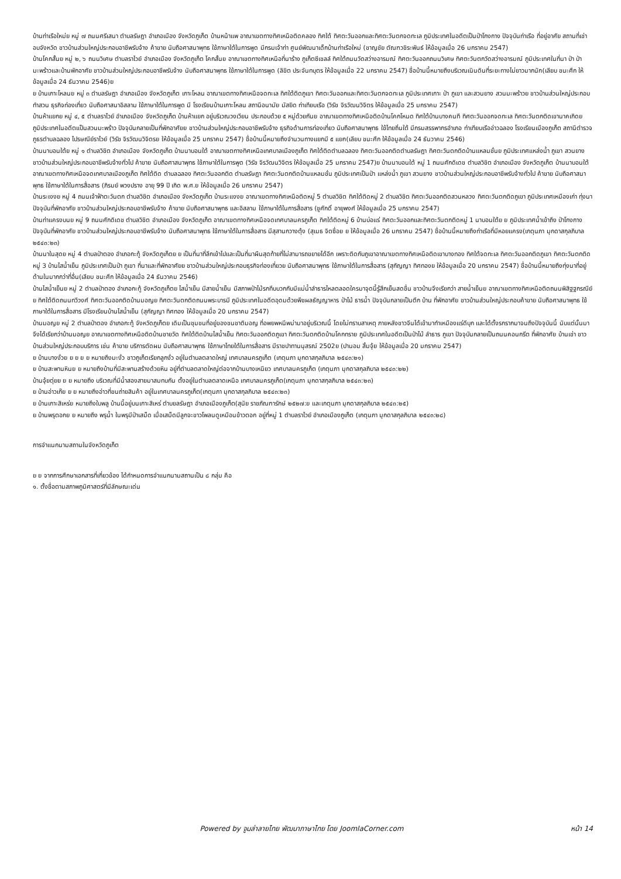บ้านท่าเรือใหม่ย หมู่ ๗ ถนนศรีเสนา ตำบลรัษฎา อำเภอเมือง จังหวัดภูเก็ต บ้านหน้าแพ อาณาเขตทางทิศเหนือติดคลอง ทิศใต้ ทิศตะวันออกและทิศตะวันตกจดทะเล ภูมิประเทศในอดีตเป็นป่าโกงกาง ปัจจุบันท่าเรือ ที่อยู่อาศัย สถานที่เช่าอบจังหวัด ชาวบ้านส่วนใหญ่ประกอบอาชีพรับจ้าง ค้าขาย นับถือศาสนาพุทธ ใช้ภาษาใต้ในการพูด มีกรมเจ้าท่า ศูนย์พัฒนาเด็กบ้านท่าเรือใหม่ (ชาญชัย ตัณฑวชิระพันธ์ ให้ข้อมูลเมื่อ 26 มกราคม 2547)
บ้านโคกสั้นย หมู่ ๒, ๖ ถนนวิเศษ ตำบลราไวย์ อำเภอเมือง จังหวัดภูเก็ต โคกสั้นย อาณาเขตทางทิศเหนือที่นาร้าง ภูเก็ตซีเชลล์ ทิศใต้ถนนวัดสว่างอารมณ์ ทิศตะวันออกถนนวิเศษ ทิศตะวันตกวัดสว่างอารมณ์ ภูมิประเทศในที่นา ป่า ป่ามะพร้าวและบ้านพักอาศัย ชาวบ้านส่วนใหญ่ประกอบอาชีพรับจ้าง นับถือศาสนาพุทธ ใช้ภาษาใต้ในการพูด (ลิขิต ประจันทบุตร ให้ข้อมูลเมื่อ 22 มกราคม 2547) ชื่อบ้านนี้หมายถึงบริเวณเนินดินที่ระยะทางไม่ยาวมากนัก(เลียบ ชนะศึก ให้ข้อมูลเมื่อ 24 ธันวาคม 2546)ย
ย บ้านเกาะโหลนย หมู่ ๓ ตำบลรัษฎา อำเภอเมือง จังหวัดภูเก็ต เกาะโหลน อาณาเขตทางทิศเหนือจดทะเล ทิศใต้ติดภูเขา ทิศตะวันออกและทิศตะวันตกจดทะเล ภูมิประเทศเกาะ ป่า ภูเขา และสวนยาง สวนมะพร้าวย ชาวบ้านส่วนใหญ่ประกอบทำสวน ธุรกิจท่องเที่ยว นับถือศาสนาอิสลาม ใช้ภาษาใต้ในการพูด มี โรงเรียนบ้านเกาะโหลน สถานีอนามัย มัสยิด ท่าเทียบเรือ (วิรัช จิรวัฒนวิจิตร ให้ข้อมูลเมื่อ 25 มกราคม 2547)
บ้านห้าแยกย หมู่ ๔, ๕ ตำบลราไวย์ อำเภอเมือง จังหวัดภูเก็ต บ้านห้าแยก อยู่บริเวณวงเวียน ประกอบด้วย ๕ หมู่ด้วยกันย อาณาเขตทางทิศเหนือติดบ้านโคกโหนด ทิศใต้บ้านบางคนที ทิศตะวันออกจดทะเล ทิศตะวันตกติดเขานาคเกิดย ภูมิประเทศในอดีตแป็นสวนมะพร้าว ปัจจุบันกลายเป็นที่พักอาศัยย ชาวบ้านส่วนใหญ่ประกอบอาชีพรับจ้าง ธุรกิจด้านการท่องเที่ยว นับถือศาสนาพุทธ ใช้ไทยถิ่นใต้ มีกรมสรรพากรอำเภอ ท่าเทียบเรืออ่าวฉลอง โรงเรียนเมืองภูเก็ต สถานีตำรวจภูธรตำบลฉลอง ไปรษณีย์ราไวย์ (วิรัช จิรวัฒนวิจิตรย ให้ข้อมูลเมื่อ 25 มกราคม 2547) ชื่อบ้านนี้หมายถึงจำนวนทางแยกมี ๕ แยก(เลียบ ชนะศึก ให้ข้อมูลเมื่อ 24 ธันวาคม 2546)
บ้านนาบอนใต้ย หมู่ ๑ ตำบลวิชิต อำเภอเมือง จังหวัดภูเก็ต บ้านนาบอนใต้ อาณาเขตทางทิศเหนือเทศบาลเมืองภูเก็ต ทิศใต้ติดตำบลฉลอง ทิศตะวันออกติดตำบลรัษฎา ทิศตะวันตกติดบ้านแหลมชั่นย ภูมิประเทศแหล่งน้ำ ภูเขา สวนยาง ชาวบ้านส่วนใหญ่ประกอบอาชีพรับจ้างทั่วไป ค้าขาย นับถือศาสนาพุทธ ใช้ภาษาใต้ในการพูด (วิรัช จิรวัฒนวิจิตร ให้ข้อมูลเมื่อ 25 มกราคม 2547)ย บ้านนาบอนใต้ หมู่ 1 ถนนศักดิเดช ตำบลวิชิต อำเภอเมือง จังหวัดภูเก็ต บ้านนาบอนใต้ อาณาเขตทางทิศเหนือจดเทศบาลเมืองภูเก็ต ทิศใต้ติด ตำบลฉลอง ทิศตะวันออกติด ตำบลรัษฎา ทิศตะวันตกติดบ้านแหลมชั่น ภูมิประเทศเป็นป่า แหล่งน้ำ ภูเขา สวนยาง ชาวบ้านส่วนใหญ่ประกอบอาชีพรับจ้างทั่วไป ค้าขาย นับถือศาสนาพุทธ ใช้ภาษาใต้ในการสื่อสาร (ภิรมย์ พวงปราง อายุ 99 ปี เกิด พ.ศ.ย ให้ข้อมูลเมื่อ 26 มกราคม 2547)
บ้านระเงงย หมู่ 4 ถนนเจ้าฟ้าตะวันตก ตำบลวิชิต อำเภอเมือง จังหวัดภูเก็ต บ้านระแงงย อาณาเขตทางทิศเหนือติดหมู่ 5 ตำบลวิชิต ทิศใต้ติดหมู่ 2 ตำบลวิชิต ทิศตะวันออกติดสวนหลวง ทิศตะวันตกติดภูเขา ภูมิประเทศเหมืองเก่า ทุ่งนา ปัจจุบันที่พักอาศัย ชาวบ้านส่วนใหญ่ประกอบอาชีพรับจ้าง ค้าขาย นับถือศาสนาพุทธ และอิสลาม ใช้ภาษาใต้ในการสื่อสาร (ชูศักดิ์ อายุพงศ์ ให้ข้อมูลเมื่อ 25 มกราคม 2547)
บ้านท่าแครงบนย หมู่ 9 ถนนศักดิเดช ตำบลวิชิต อำเภอเมือง จังหวัดภูเก็ต อาณาเขตทางทิศเหนือจดเทศบาลนครภูเก็ต ทิศใต้ติดหมู่ 6 บ้านบ่อแร่ ทิศตะวันออกและทิศตะวันตกติดหมู่ 1 นาบอนใต้ย ย ภูมิประเทศน้ำเข้าถึง ป่าโกงกาง ปัจจุบันที่พักอาศัย ชาวบ้านส่วนใหญ่ประกอบอาชีพรับจ้าง นับถือศาสนาพุทธ ใช้ภาษาใต้ในการสื่อสาร มีสุสานกวางตุ้ง (สุเมธ จิตซื่อย ย ให้ข้อมูลเมื่อ 26 มกราคม 2547) ชื่อบ้านนี้หมายถึงท่าเรือที่มีหอยแครง(เกตุนภา มุกดาสกุลภิบาล ๒๕๔๓:๒๓)
บ้านนาในสุดย หมู่ 4 ตำบลป่าตอง อำเภอกะทู้ จังหวัดภูเก็ตย ย เป็นที่นาที่ลึกเข้าไปและเป็นที่นาผืนสุดท้ายที่ไม่สามารถขยายได้อีก เพราะติดกับภูเขาอาณาเขตทางทิศเหนือติดเขาบางทอง ทิศใต้จดทะเล ทิศตะวันออกติดภูเขา ทิศตะวันตกติดหมู่ 3 บ้านไสน้ำเย็น ภูมิประเทศเป็นป่า ภูเขา ที่นาและที่พักอาศัยย ชาวบ้านส่วนใหญ่ประกอบธุรกิจท่องเที่ยวย นับถือศาสนาพุทธ ใช้ภาษาใต้ในการสื่อสาร (สุกัญญา ทิศทองย ให้ข้อมูลเมื่อ 20 มกราคม 2547) ชื่อบ้านนี้หมายถึงทุ่งนาที่อยู่ด้านในมากกว่าที่อื่น(เลียบ ชนะศึก ให้ข้อมูลเมื่อ 24 ธันวาคม 2546)
บ้านไสน้ำเย็นย หมู่ 2 ตำบลป่าตอง อำเภอกะทู้ จังหวัดภูเก็ตย ไสน้ำเย็น มีสายน้ำเย็น มีสภาพป่าไม้รกทึบบวกกับมีแม่น้ำลำธารไหลตลอดใครมาจุดนี้รู้สึกเย็นสดชื่น ชาวบ้านจึงเรียกว่า สายน้ำเย็นย อาณาเขตทางทิศเหนือติดถนนพิสิฐฐกรณีย์ย ทิศใต้ติดถนนทวีวงศ์ ทิศตะวันออกติดบ้านมอญย ทิศตะวันตกติดถนนพระบารมี ภูมิประเทศในอดีตอุดมด้วยพืชผลธัญญาหาร ป่าไม้ ธารน้ำ ปัจจุบันกลายเป็นตึก บ้าน ที่พักอาศัย ชาวบ้านส่วนใหญ่ประกอบค้าขาย นับถือศาสนาพุทธ ใช้ภาษาใต้ในการสื่อสาร มีโรงเรียนบ้านไสน้ำเย็น (สุกัญญา ทิศทอง ให้ข้อมูลเมื่อ 20 มกราคม 2547)
บ้านมอญย หมู่ 2 ตำบลป่าตอง อำเภอกะทู้ จังหวัดภูเก็ตย เดิมเป็นชุมชนที่อยู่ของชนชาติมอญ ที่อพยพหนีพม่ามาอยู่บริเวณนี้ โดยไม่ทราบสาเหตุ ภายหลังชาวจีนได้เข้ามาทำเหมืองแร่ดีบุก และได้ตั้งรกรากมาจนถึงปัจจุบันนี้ นับแต่นั้นมาจึงได้เรียกว่าบ้านมอญย อาณาเขตทางทิศเหนือติดบ้านชายวัด ทิศใต้ติดบ้านไสน้ำเย็น ทิศตะวันออกติดภูเขา ทิศตะวันตกติดบ้านโคกทราย ภูมิประเทศในอดีตเป็นป่าไม้ ลำธาร ภูเขา ปัจจุบันกลายเป็นถนนคอนกรีต ที่พักอาศัย บ้านเช่า ชาวบ้านส่วนใหญ่ประกอบบริการ เช่น ค้าขาย บริการตัดผม นับถือศาสนาพุทธ ใช้ภาษาไทยใต้ในการสื่อสาร มีราชปาทานนุสรณ์ 2502ย (ปานอม สิ้มจุ้ย ให้ข้อมูลเมื่อ 20 มกราคม 2547)
ย บ้านบางงั่วย ย ย ย ย หมายถึงมะงั่ว ชาวภูเก็ตเรียกลูกงั่ว อยู่ในตำบลตลาดใหญ่ เทศบาลนครภูเก็ต (เกตุนภา มุกดาสกุลภิบาล ๒๕๔๓:๒๑)
ย บ้านสะพานหินย ย หมายถึงบ้านที่มีสะพานสร้างด้วยหิน อยู่ที่ตำบลตลาดใหญ่ต่อจากบ้านบางเหนียว เทศบาลนครภูเก็ต (เกตุนภา มุกดาสกุลภิบาล ๒๕๔๓:๒๒)
บ้านจุ้ยตุ่ยย ย ย หมายถึง บริเวณที่มีน้ำสองสายมาสมทบกัน ตั้งอยู่ในตำบลตลาดเหนือ เทศบาลนครภูเก็ต(เกตุนภา มุกดาสกุลภิบาล ๒๕๔๓:๒๓)
ย บ้านอ่าวเก๊ย ย ย หมายถึงอ่าวที่ขนถ่ายสินค้า อยู่ในเทศบาลนครภูเก็ต(เกตุนภา มุกดาสกุลภิบาล ๒๕๔๓:๒๓)
ย บ้านเกาะสิเหร่ย หมายถึงใบพลู บ้านนี้อยู่บนเกาะสิเหร่ ตำบยลรัษฎา อำเภอเมืองภูเก็ต(สุนัย ราชภัณฑารักษ์ ๒๕๒๗:ย และเกตุนภา มุกดาสกุลภิบาล ๒๕๔๓:๒๕)
ย บ้านพรุตอกย ย หมายถึง พรุน้ำ ในพรุมีป่าเสม็ด เมื่อเสม็ดมีลูกจะขาวโพลนดูเหมือนข้าวตอก อยู่ที่หมู่ 1 ตำบลราไวย์ อำเภอเมืองภูเก็ต (เกตุนภา มุกดาสกุลภิบาล ๒๕๔๓:๒๘)
การจำแนกนามสถานในจังหวัดภูเก็ต
ย ย จากการศึกษาเอกสารที่เกี่ยวข้อง ได้กำหนดการจำแนกนามสถานเป็น ๘ กลุ่ม คือ
๑. ตั้งชื่อตามสภาพภูมิศาสตร์ที่มีลักษณะเด่น
Powered by จูมล่าลายไทย พัฒนาภาษาไทย โดย JoomlaCorner.com หน้า 14